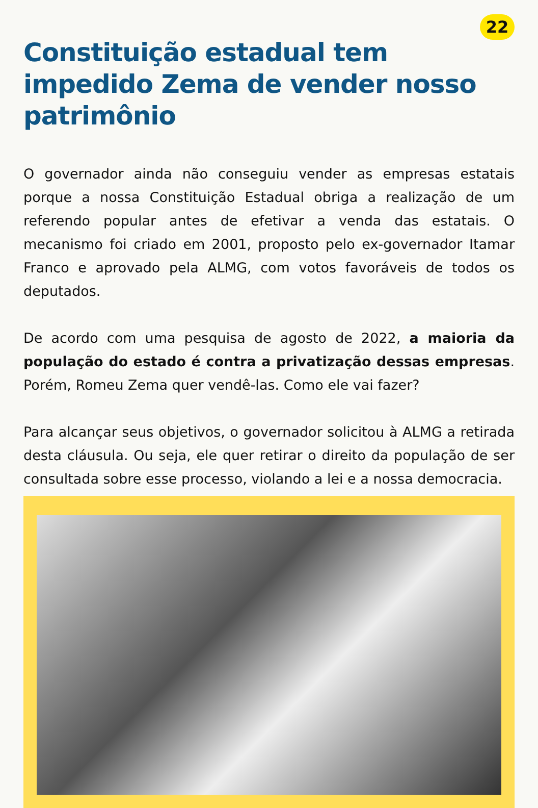22
Constituição estadual tem impedido Zema de vender nosso patrimônio
O governador ainda não conseguiu vender as empresas estatais porque a nossa Constituição Estadual obriga a realização de um referendo popular antes de efetivar a venda das estatais. O mecanismo foi criado em 2001, proposto pelo ex-governador Itamar Franco e aprovado pela ALMG, com votos favoráveis de todos os deputados.
De acordo com uma pesquisa de agosto de 2022, a maioria da população do estado é contra a privatização dessas empresas. Porém, Romeu Zema quer vendê-las. Como ele vai fazer?
Para alcançar seus objetivos, o governador solicitou à ALMG a retirada desta cláusula. Ou seja, ele quer retirar o direito da população de ser consultada sobre esse processo, violando a lei e a nossa democracia.